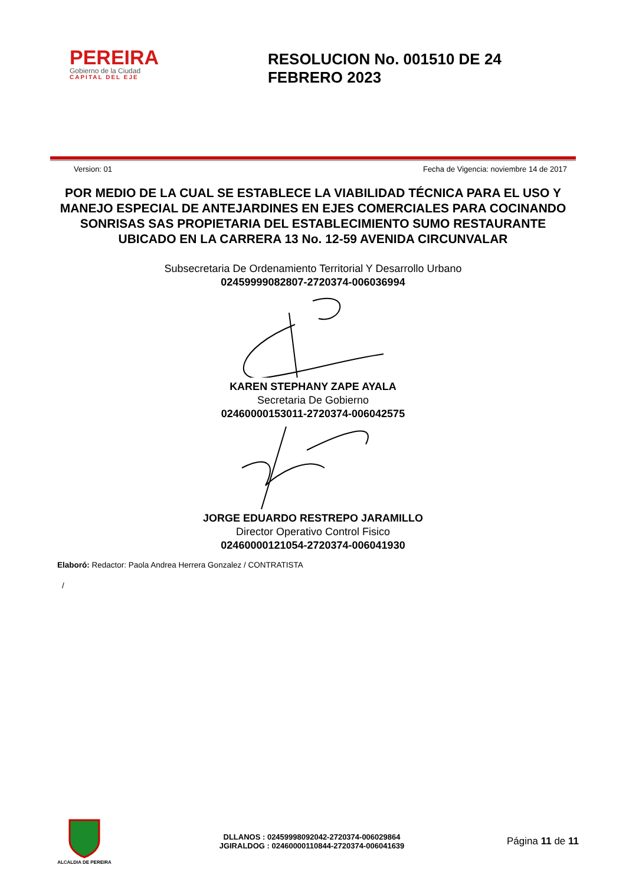PEREIRA
Gobierno de la Ciudad
CAPITAL DEL EJE
RESOLUCION No. 001510 DE 24 FEBRERO 2023
Version: 01 Fecha de Vigencia: noviembre 14 de 2017
POR MEDIO DE LA CUAL SE ESTABLECE LA VIABILIDAD TÉCNICA PARA EL USO Y MANEJO ESPECIAL DE ANTEJARDINES EN EJES COMERCIALES PARA COCINANDO SONRISAS SAS PROPIETARIA DEL ESTABLECIMIENTO SUMO RESTAURANTE UBICADO EN LA CARRERA 13 No. 12-59 AVENIDA CIRCUNVALAR
Subsecretaria De Ordenamiento Territorial Y Desarrollo Urbano
02459999082807-2720374-006036994
KAREN STEPHANY ZAPE AYALA
Secretaria De Gobierno
02460000153011-2720374-006042575
JORGE EDUARDO RESTREPO JARAMILLO
Director Operativo Control Fisico
02460000121054-2720374-006041930
Elaboró: Redactor: Paola Andrea Herrera Gonzalez / CONTRATISTA
/
ALCALDIA DE PEREIRA
DLLANOS : 02459998092042-2720374-006029864
JGIRALDOG : 02460000110844-2720374-006041639
Página 11 de 11